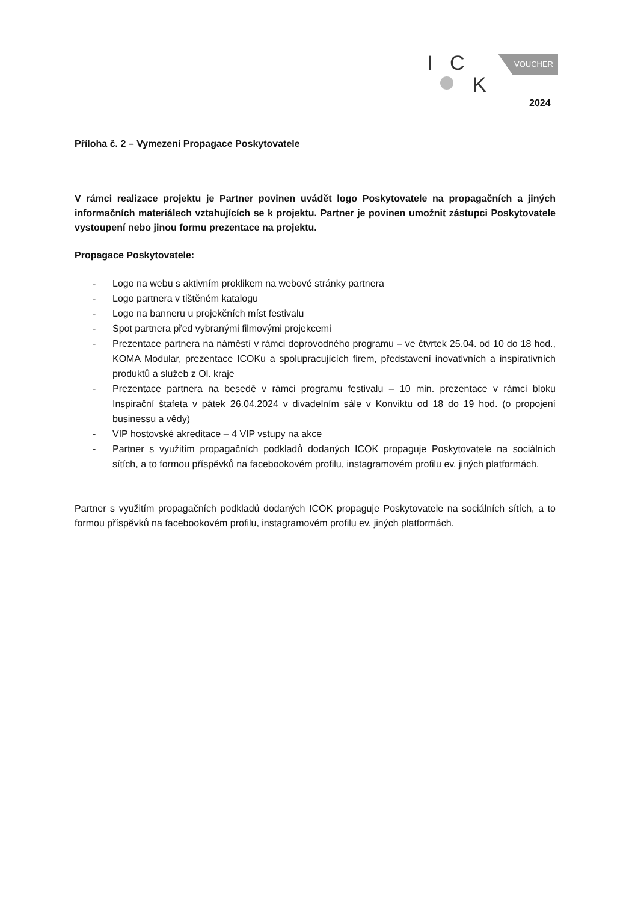I C
K
VOUCHER
2024
Příloha č. 2 – Vymezení Propagace Poskytovatele
V rámci realizace projektu je Partner povinen uvádět logo Poskytovatele na propagačních a jiných informačních materiálech vztahujících se k projektu. Partner je povinen umožnit zástupci Poskytovatele vystoupení nebo jinou formu prezentace na projektu.
Propagace Poskytovatele:
- Logo na webu s aktivním proklikem na webové stránky partnera
- Logo partnera v tištěném katalogu
- Logo na banneru u projekčních míst festivalu
- Spot partnera před vybranými filmovými projekcemi
- Prezentace partnera na náměstí v rámci doprovodného programu – ve čtvrtek 25.04. od 10 do 18 hod., KOMA Modular, prezentace ICOKu a spolupracujících firem, představení inovativních a inspirativních produktů a služeb z Ol. kraje
- Prezentace partnera na besedě v rámci programu festivalu – 10 min. prezentace v rámci bloku Inspirační štafeta v pátek 26.04.2024 v divadelním sále v Konviktu od 18 do 19 hod. (o propojení businessu a vědy)
- VIP hostovské akreditace – 4 VIP vstupy na akce
- Partner s využitím propagačních podkladů dodaných ICOK propaguje Poskytovatele na sociálních sítích, a to formou příspěvků na facebookovém profilu, instagramovém profilu ev. jiných platformách.
Partner s využitím propagačních podkladů dodaných ICOK propaguje Poskytovatele na sociálních sítích, a to formou příspěvků na facebookovém profilu, instagramovém profilu ev. jiných platformách.